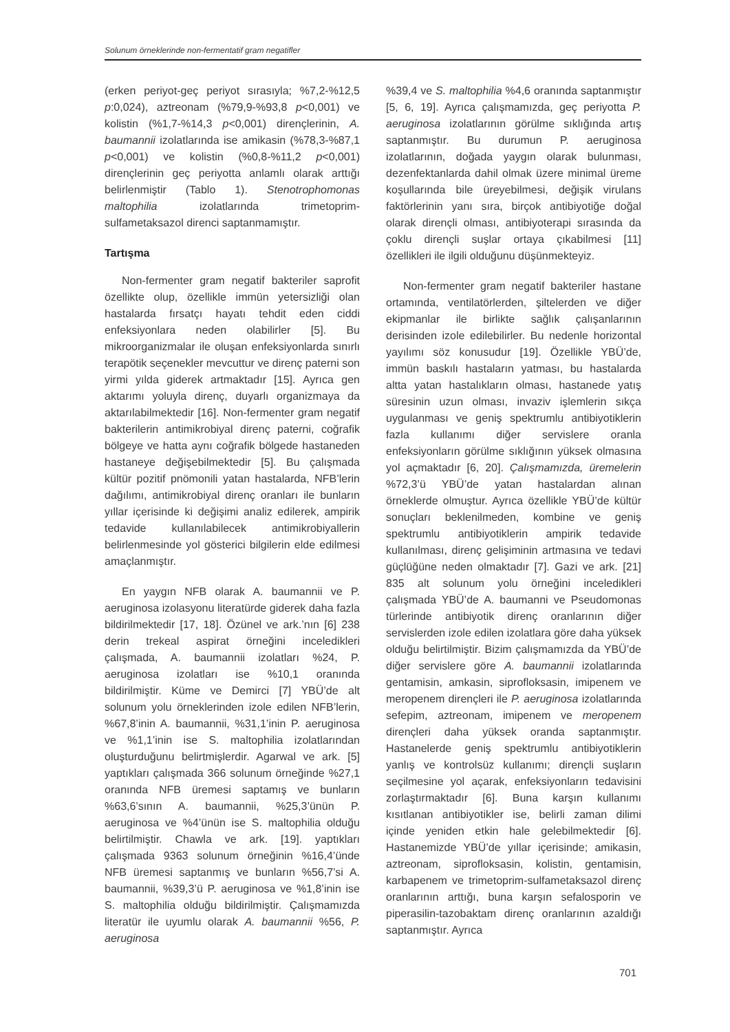Solunum örneklerinde non-fermentatif gram negatifler
(erken periyot-geç periyot sırasıyla; %7,2-%12,5 p:0,024), aztreonam (%79,9-%93,8 p<0,001) ve kolistin (%1,7-%14,3 p<0,001) dirençlerinin, A. baumannii izolatlarında ise amikasin (%78,3-%87,1 p<0,001) ve kolistin (%0,8-%11,2 p<0,001) dirençlerinin geç periyotta anlamlı olarak arttığı belirlenmiştir (Tablo 1). Stenotrophomonas maltophilia izolatlarında trimetoprim-sulfametaksazol direnci saptanmamıştır.
Tartışma
Non-fermenter gram negatif bakteriler saprofit özellikte olup, özellikle immün yetersizliği olan hastalarda fırsatçı hayatı tehdit eden ciddi enfeksiyonlara neden olabilirler [5]. Bu mikroorganizmalar ile oluşan enfeksiyonlarda sınırlı terapötik seçenekler mevcuttur ve direnç paterni son yirmi yılda giderek artmaktadır [15]. Ayrıca gen aktarımı yoluyla direnç, duyarlı organizmaya da aktarılabilmektedir [16]. Non-fermenter gram negatif bakterilerin antimikrobiyal direnç paterni, coğrafik bölgeye ve hatta aynı coğrafik bölgede hastaneden hastaneye değişebilmektedir [5]. Bu çalışmada kültür pozitif pnömonili yatan hastalarda, NFB’lerin dağılımı, antimikrobiyal direnç oranları ile bunların yıllar içerisinde ki değişimi analiz edilerek, ampirik tedavide kullanılabilecek antimikrobiyallerin belirlenmesinde yol gösterici bilgilerin elde edilmesi amaçlanmıştır.
En yaygın NFB olarak A. baumannii ve P. aeruginosa izolasyonu literatürde giderek daha fazla bildirilmektedir [17, 18]. Özünel ve ark.’nın [6] 238 derin trekeal aspirat örneğini inceledikleri çalışmada, A. baumannii izolatları %24, P. aeruginosa izolatları ise %10,1 oranında bildirilmiştir. Küme ve Demirci [7] YBÜ’de alt solunum yolu örneklerinden izole edilen NFB’lerin, %67,8’inin A. baumannii, %31,1’inin P. aeruginosa ve %1,1’inin ise S. maltophilia izolatlarından oluşturduğunu belirtmişlerdir. Agarwal ve ark. [5] yaptıkları çalışmada 366 solunum örneğinde %27,1 oranında NFB üremesi saptamış ve bunların %63,6’sının A. baumannii, %25,3’ünün P. aeruginosa ve %4’ünün ise S. maltophilia olduğu belirtilmiştir. Chawla ve ark. [19]. yaptıkları çalışmada 9363 solunum örneğinin %16,4’ünde NFB üremesi saptanmış ve bunların %56,7’si A. baumannii, %39,3’ü P. aeruginosa ve %1,8’inin ise S. maltophilia olduğu bildirilmiştir. Çalışmamızda literatür ile uyumlu olarak A. baumannii %56, P. aeruginosa
%39,4 ve S. maltophilia %4,6 oranında saptanmıştır [5, 6, 19]. Ayrıca çalışmamızda, geç periyotta P. aeruginosa izolatlarının görülme sıklığında artış saptanmıştır. Bu durumun P. aeruginosa izolatlarının, doğada yaygın olarak bulunması, dezenfektanlarda dahil olmak üzere minimal üreme koşullarında bile üreyebilmesi, değişik virulans faktörlerinin yanı sıra, birçok antibiyotiğe doğal olarak dirençli olması, antibiyoterapi sırasında da çoklu dirençli suşlar ortaya çıkabilmesi [11] özellikleri ile ilgili olduğunu düşünmekteyiz.
Non-fermenter gram negatif bakteriler hastane ortamında, ventilatörlerden, şiltelerden ve diğer ekipmanlar ile birlikte sağlık çalışanlarının derisinden izole edilebilirler. Bu nedenle horizontal yayılımı söz konusudur [19]. Özellikle YBÜ’de, immün baskılı hastaların yatması, bu hastalarda altta yatan hastalıkların olması, hastanede yatış süresinin uzun olması, invaziv işlemlerin sıkça uygulanması ve geniş spektrumlu antibiyotiklerin fazla kullanımı diğer servislere oranla enfeksiyonların görülme sıklığının yüksek olmasına yol açmaktadır [6, 20]. Çalışmamızda, üremelerin %72,3’ü YBÜ’de yatan hastalardan alınan örneklerde olmuştur. Ayrıca özellikle YBÜ’de kültür sonuçları beklenilmeden, kombine ve geniş spektrumlu antibiyotiklerin ampirik tedavide kullanılması, direnç gelişiminin artmasına ve tedavi güçlüğüne neden olmaktadır [7]. Gazi ve ark. [21] 835 alt solunum yolu örneğini inceledikleri çalışmada YBÜ’de A. baumanni ve Pseudomonas türlerinde antibiyotik direnç oranlarının diğer servislerden izole edilen izolatlara göre daha yüksek olduğu belirtilmiştir. Bizim çalışmamızda da YBÜ’de diğer servislere göre A. baumannii izolatlarında gentamisin, amkasin, siprofloksasin, imipenem ve meropenem dirençleri ile P. aeruginosa izolatlarında sefepim, aztreonam, imipenem ve meropenem dirençleri daha yüksek oranda saptanmıştır. Hastanelerde geniş spektrumlu antibiyotiklerin yanlış ve kontrolsüz kullanımı; dirençli suşların seçilmesine yol açarak, enfeksiyonların tedavisini zorlaştırmaktadır [6]. Buna karşın kullanımı kısıtlanan antibiyotikler ise, belirli zaman dilimi içinde yeniden etkin hale gelebilmektedir [6]. Hastanemizde YBÜ’de yıllar içerisinde; amikasin, aztreonam, siprofloksasin, kolistin, gentamisin, karbapenem ve trimetoprim-sulfametaksazol direnç oranlarının arttığı, buna karşın sefalosporin ve piperasilin-tazobaktam direnç oranlarının azaldığı saptanmıştır. Ayrıca
701